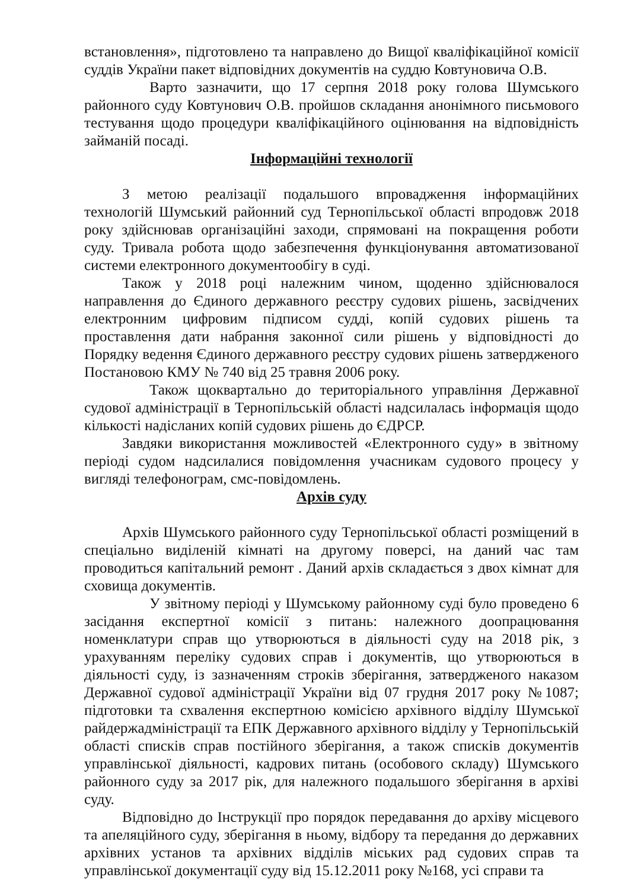встановлення», підготовлено та направлено до Вищої кваліфікаційної комісії суддів України пакет відповідних документів на суддю Ковтуновича О.В.
Варто зазначити, що 17 серпня 2018 року голова Шумського районного суду Ковтунович О.В. пройшов складання анонімного письмового тестування щодо процедури кваліфікаційного оцінювання на відповідність займаній посаді.
Інформаційні технології
З метою реалізації подальшого впровадження інформаційних технологій Шумський районний суд Тернопільської області впродовж 2018 року здійснював організаційні заходи, спрямовані на покращення роботи суду. Тривала робота щодо забезпечення функціонування автоматизованої системи електронного документообігу в суді.
Також у 2018 році належним чином, щоденно здійснювалося направлення до Єдиного державного реєстру судових рішень, засвідчених електронним цифровим підписом судді, копій судових рішень та проставлення дати набрання законної сили рішень у відповідності до Порядку ведення Єдиного державного реєстру судових рішень затвердженого Постановою КМУ № 740 від 25 травня 2006 року.
Також щоквартально до територіального управління Державної судової адміністрації в Тернопільській області надсилалась інформація щодо кількості надісланих копій судових рішень до ЄДРСР.
Завдяки використання можливостей «Електронного суду» в звітному періоді судом надсилалися повідомлення учасникам судового процесу у вигляді телефонограм, смс-повідомлень.
Архів суду
Архів Шумського районного суду Тернопільської області розміщений в спеціально виділеній кімнаті на другому поверсі, на даний час там проводиться капітальний ремонт . Даний архів складається з двох кімнат для сховища документів.
У звітному періоді у Шумському районному суді було проведено 6 засідання експертної комісії з питань: належного доопрацювання номенклатури справ що утворюються в діяльності суду на 2018 рік, з урахуванням переліку судових справ і документів, що утворюються в діяльності суду, із зазначенням строків зберігання, затвердженого наказом Державної судової адміністрації України від 07 грудня 2017 року №1087; підготовки та схвалення експертною комісією архівного відділу Шумської райдержадміністрації та ЕПК Державного архівного відділу у Тернопільській області списків справ постійного зберігання, а також списків документів управлінської діяльності, кадрових питань (особового складу) Шумського районного суду за 2017 рік, для належного подальшого зберігання в архіві суду.
Відповідно до Інструкції про порядок передавання до архіву місцевого та апеляційного суду, зберігання в ньому, відбору та передання до державних архівних установ та архівних відділів міських рад судових справ та управлінської документації суду від 15.12.2011 року №168, усі справи та